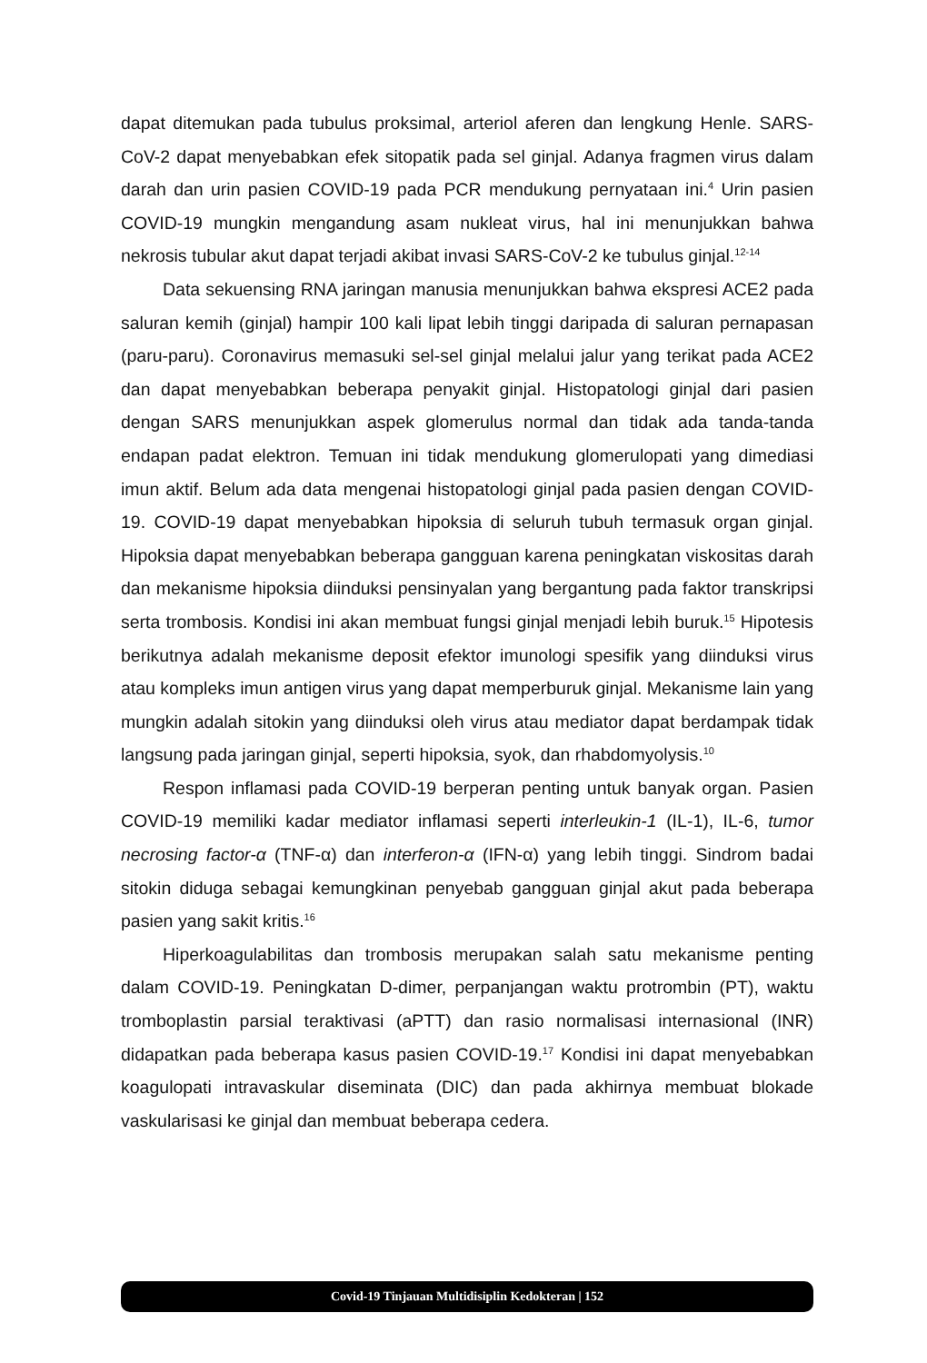dapat ditemukan pada tubulus proksimal, arteriol aferen dan lengkung Henle. SARS-CoV-2 dapat menyebabkan efek sitopatik pada sel ginjal. Adanya fragmen virus dalam darah dan urin pasien COVID-19 pada PCR mendukung pernyataan ini.<sup>4</sup> Urin pasien COVID-19 mungkin mengandung asam nukleat virus, hal ini menunjukkan bahwa nekrosis tubular akut dapat terjadi akibat invasi SARS-CoV-2 ke tubulus ginjal.<sup>12-14</sup>
Data sekuensing RNA jaringan manusia menunjukkan bahwa ekspresi ACE2 pada saluran kemih (ginjal) hampir 100 kali lipat lebih tinggi daripada di saluran pernapasan (paru-paru). Coronavirus memasuki sel-sel ginjal melalui jalur yang terikat pada ACE2 dan dapat menyebabkan beberapa penyakit ginjal. Histopatologi ginjal dari pasien dengan SARS menunjukkan aspek glomerulus normal dan tidak ada tanda-tanda endapan padat elektron. Temuan ini tidak mendukung glomerulopati yang dimediasi imun aktif. Belum ada data mengenai histopatologi ginjal pada pasien dengan COVID-19. COVID-19 dapat menyebabkan hipoksia di seluruh tubuh termasuk organ ginjal. Hipoksia dapat menyebabkan beberapa gangguan karena peningkatan viskositas darah dan mekanisme hipoksia diinduksi pensinyalan yang bergantung pada faktor transkripsi serta trombosis. Kondisi ini akan membuat fungsi ginjal menjadi lebih buruk.<sup>15</sup> Hipotesis berikutnya adalah mekanisme deposit efektor imunologi spesifik yang diinduksi virus atau kompleks imun antigen virus yang dapat memperburuk ginjal. Mekanisme lain yang mungkin adalah sitokin yang diinduksi oleh virus atau mediator dapat berdampak tidak langsung pada jaringan ginjal, seperti hipoksia, syok, dan rhabdomyolysis.<sup>10</sup>
Respon inflamasi pada COVID-19 berperan penting untuk banyak organ. Pasien COVID-19 memiliki kadar mediator inflamasi seperti interleukin-1 (IL-1), IL-6, tumor necrosing factor-α (TNF-α) dan interferon-α (IFN-α) yang lebih tinggi. Sindrom badai sitokin diduga sebagai kemungkinan penyebab gangguan ginjal akut pada beberapa pasien yang sakit kritis.<sup>16</sup>
Hiperkoagulabilitas dan trombosis merupakan salah satu mekanisme penting dalam COVID-19. Peningkatan D-dimer, perpanjangan waktu protrombin (PT), waktu tromboplastin parsial teraktivasi (aPTT) dan rasio normalisasi internasional (INR) didapatkan pada beberapa kasus pasien COVID-19.<sup>17</sup> Kondisi ini dapat menyebabkan koagulopati intravaskular diseminata (DIC) dan pada akhirnya membuat blokade vaskularisasi ke ginjal dan membuat beberapa cedera.
Covid-19 Tinjauan Multidisiplin Kedokteran | 152